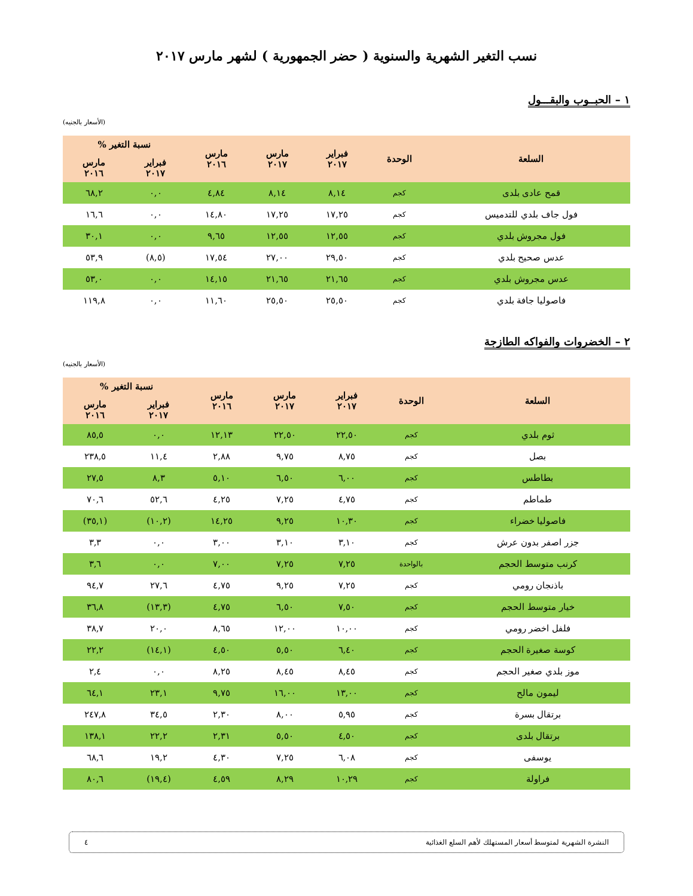نسب التغير الشهرية والسنوية ( حضر الجمهورية ) لشهر مارس ٢٠١٧
١ – الحبــوب والبقـــول
(الأسعار بالجنيه)
| السلعة | الوحدة | فبراير ٢٠١٧ | مارس ٢٠١٧ | مارس ٢٠١٦ | نسبة التغير % | |
| --- | --- | --- | --- | --- | --- | --- |
| | | | | | فبراير ٢٠١٧ | مارس ٢٠١٦ |
| قمح عادى بلدى | كجم | ٨,١٤ | ٨,١٤ | ٤,٨٤ | ٠,٠ | ٦٨,٢ |
| فول جاف بلدي للتدميس | كجم | ١٧,٢٥ | ١٧,٢٥ | ١٤,٨٠ | ٠,٠ | ١٦,٦ |
| فول مجروش بلدي | كجم | ١٢,٥٥ | ١٢,٥٥ | ٩,٦٥ | ٠,٠ | ٣٠,١ |
| عدس صحيح بلدي | كجم | ٢٩,٥٠ | ٢٧,٠٠ | ١٧,٥٤ | (٨,٥) | ٥٣,٩ |
| عدس مجروش بلدي | كجم | ٢١,٦٥ | ٢١,٦٥ | ١٤,١٥ | ٠,٠ | ٥٣,٠ |
| فاصوليا جافة بلدي | كجم | ٢٥,٥٠ | ٢٥,٥٠ | ١١,٦٠ | ٠,٠ | ١١٩,٨ |
٢ – الخضروات والفواكه الطازجة
(الأسعار بالجنيه)
| السلعة | الوحدة | فبراير ٢٠١٧ | مارس ٢٠١٧ | مارس ٢٠١٦ | نسبة التغير % | |
| --- | --- | --- | --- | --- | --- | --- |
| | | | | | فبراير ٢٠١٧ | مارس ٢٠١٦ |
| ثوم بلدي | كجم | ٢٢,٥٠ | ٢٢,٥٠ | ١٢,١٣ | ٠,٠ | ٨٥,٥ |
| بصل | كجم | ٨,٧٥ | ٩,٧٥ | ٢,٨٨ | ١١,٤ | ٢٣٨,٥ |
| بطاطس | كجم | ٦,٠٠ | ٦,٥٠ | ٥,١٠ | ٨,٣ | ٢٧,٥ |
| طماطم | كجم | ٤,٧٥ | ٧,٢٥ | ٤,٢٥ | ٥٢,٦ | ٧٠,٦ |
| فاصوليا خضراء | كجم | ١٠,٣٠ | ٩,٢٥ | ١٤,٢٥ | (١٠,٢) | (٣٥,١) |
| جزر اصفر بدون عرش | كجم | ٣,١٠ | ٣,١٠ | ٣,٠٠ | ٠,٠ | ٣,٣ |
| كرنب متوسط الحجم | بالواحدة | ٧,٢٥ | ٧,٢٥ | ٧,٠٠ | ٠,٠ | ٣,٦ |
| باذنجان رومي | كجم | ٧,٢٥ | ٩,٢٥ | ٤,٧٥ | ٢٧,٦ | ٩٤,٧ |
| خيار متوسط الحجم | كجم | ٧,٥٠ | ٦,٥٠ | ٤,٧٥ | (١٣,٣) | ٣٦,٨ |
| فلفل اخضر رومي | كجم | ١٠,٠٠ | ١٢,٠٠ | ٨,٦٥ | ٢٠,٠ | ٣٨,٧ |
| كوسة صغيرة الحجم | كجم | ٦,٤٠ | ٥,٥٠ | ٤,٥٠ | (١٤,١) | ٢٢,٢ |
| موز بلدي صغير الحجم | كجم | ٨,٤٥ | ٨,٤٥ | ٨,٢٥ | ٠,٠ | ٢,٤ |
| ليمون مالح | كجم | ١٣,٠٠ | ١٦,٠٠ | ٩,٧٥ | ٢٣,١ | ٦٤,١ |
| برتقال بسرة | كجم | ٥,٩٥ | ٨,٠٠ | ٢,٣٠ | ٣٤,٥ | ٢٤٧,٨ |
| برتقال بلدى | كجم | ٤,٥٠ | ٥,٥٠ | ٢,٣١ | ٢٢,٢ | ١٣٨,١ |
| يوسفى | كجم | ٦,٠٨ | ٧,٢٥ | ٤,٣٠ | ١٩,٢ | ٦٨,٦ |
| فراولة | كجم | ١٠,٢٩ | ٨,٢٩ | ٤,٥٩ | (١٩,٤) | ٨٠,٦ |
النشرة الشهرية لمتوسط أسعار المستهلك لأهم السلع الغذائية ٤